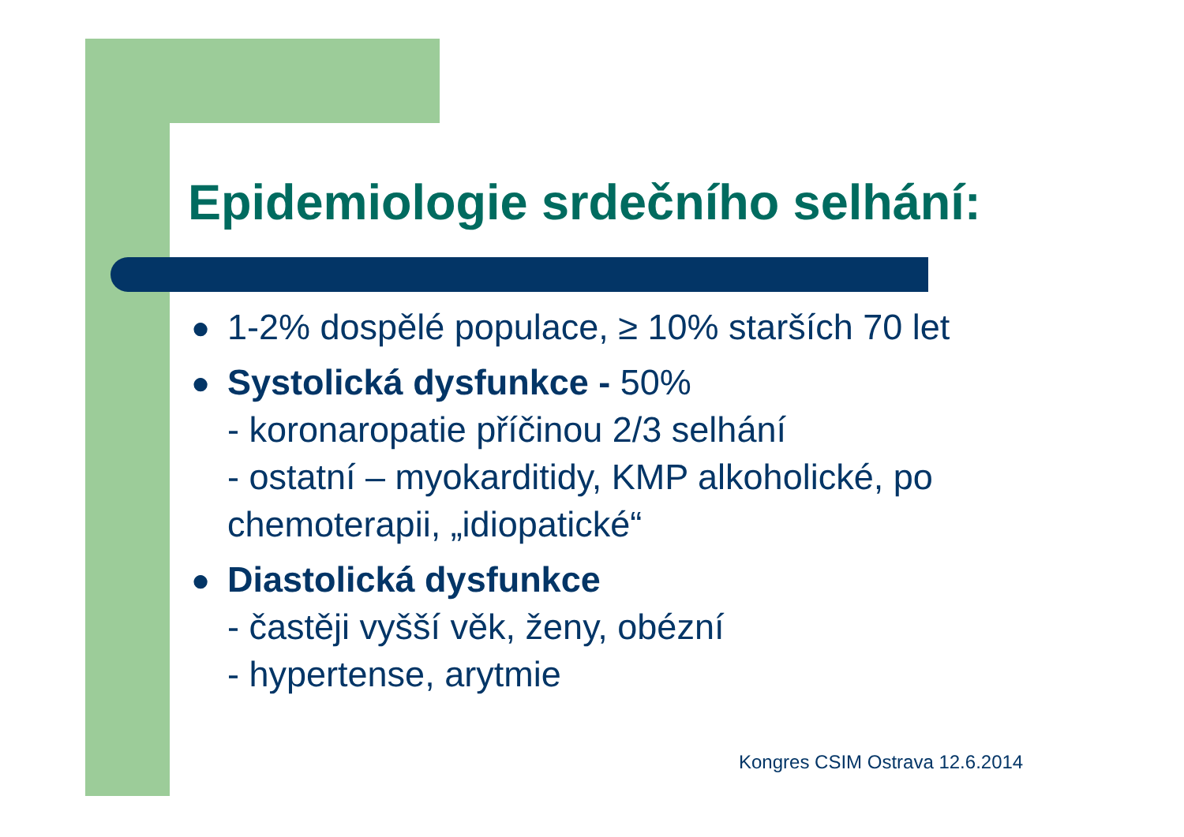Epidemiologie srdečního selhání:
● 1-2% dospělé populace, ≥ 10% starších 70 let
● Systolická dysfunkce - 50%
- koronaropatie příčinou 2/3 selhání
- ostatní – myokarditidy, KMP alkoholické, po chemoterapii, „idiopatické“
● Diastolická dysfunkce
- častěji vyšší věk, ženy, obézní
- hypertense, arytmie
Kongres CSIM Ostrava 12.6.2014